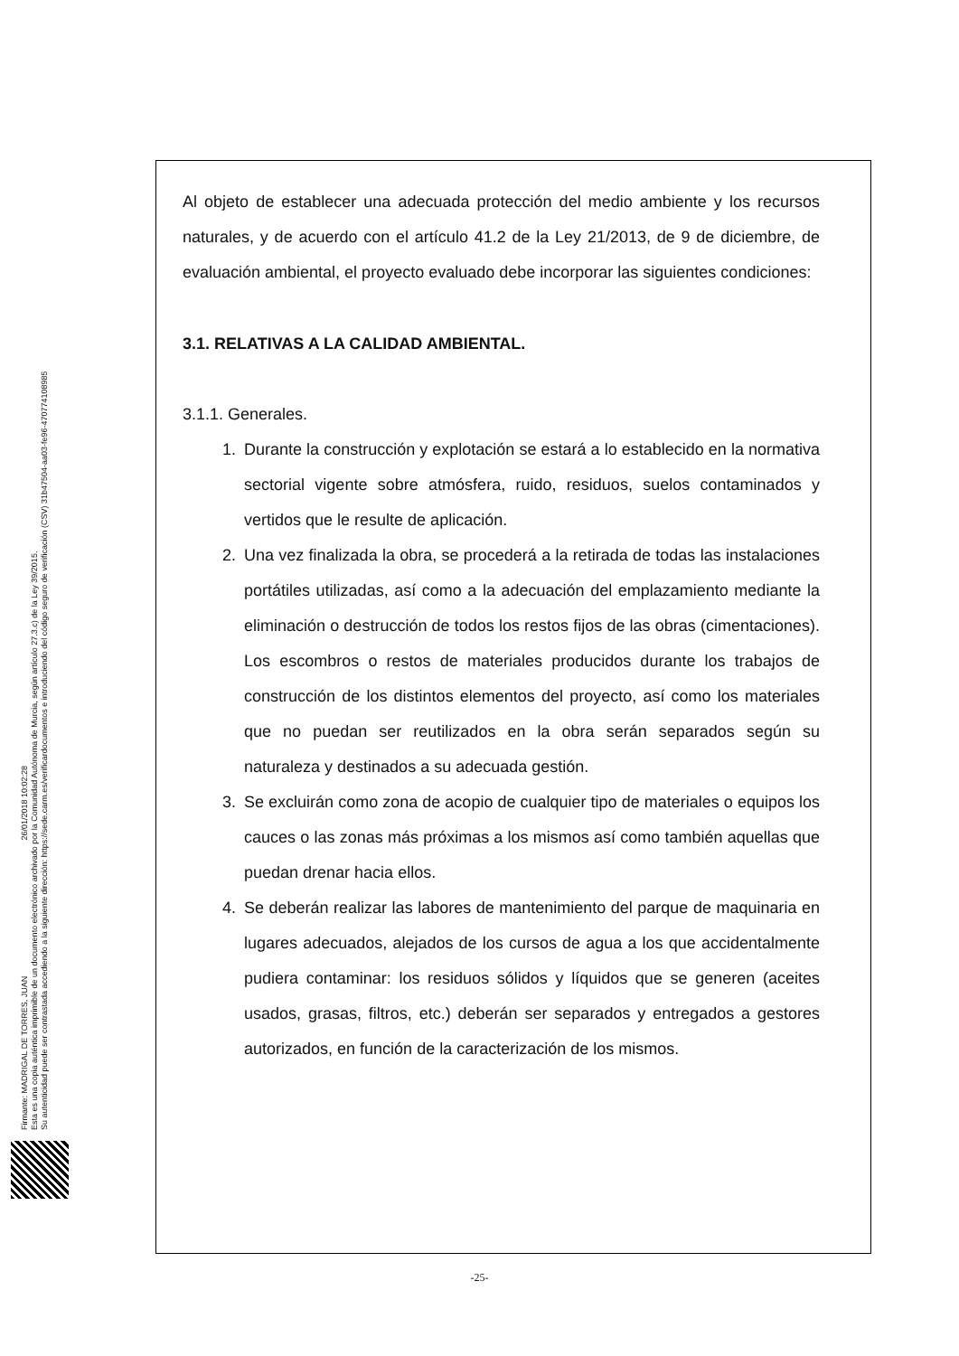Firmante: MADRIGAL DE TORRES, JUAN 26/01/2018 10:02:28
Esta es una copia auténtica imprimible de un documento electrónico archivado por la Comunidad Autónoma de Murcia, según artículo 27.3.c) de la Ley 39/2015.
Su autenticidad puede ser contrastada accediendo a la siguiente dirección: https://sede.carm.es/verificardocumentos e introduciendo del código seguro de verificación (CSV) 31b47504-aa03-fe96-470774108985
Al objeto de establecer una adecuada protección del medio ambiente y los recursos naturales, y de acuerdo con el artículo 41.2 de la Ley 21/2013, de 9 de diciembre, de evaluación ambiental, el proyecto evaluado debe incorporar las siguientes condiciones:
3.1. RELATIVAS A LA CALIDAD AMBIENTAL.
3.1.1. Generales.
1. Durante la construcción y explotación se estará a lo establecido en la normativa sectorial vigente sobre atmósfera, ruido, residuos, suelos contaminados y vertidos que le resulte de aplicación.
2. Una vez finalizada la obra, se procederá a la retirada de todas las instalaciones portátiles utilizadas, así como a la adecuación del emplazamiento mediante la eliminación o destrucción de todos los restos fijos de las obras (cimentaciones). Los escombros o restos de materiales producidos durante los trabajos de construcción de los distintos elementos del proyecto, así como los materiales que no puedan ser reutilizados en la obra serán separados según su naturaleza y destinados a su adecuada gestión.
3. Se excluirán como zona de acopio de cualquier tipo de materiales o equipos los cauces o las zonas más próximas a los mismos así como también aquellas que puedan drenar hacia ellos.
4. Se deberán realizar las labores de mantenimiento del parque de maquinaria en lugares adecuados, alejados de los cursos de agua a los que accidentalmente pudiera contaminar: los residuos sólidos y líquidos que se generen (aceites usados, grasas, filtros, etc.) deberán ser separados y entregados a gestores autorizados, en función de la caracterización de los mismos.
-25-